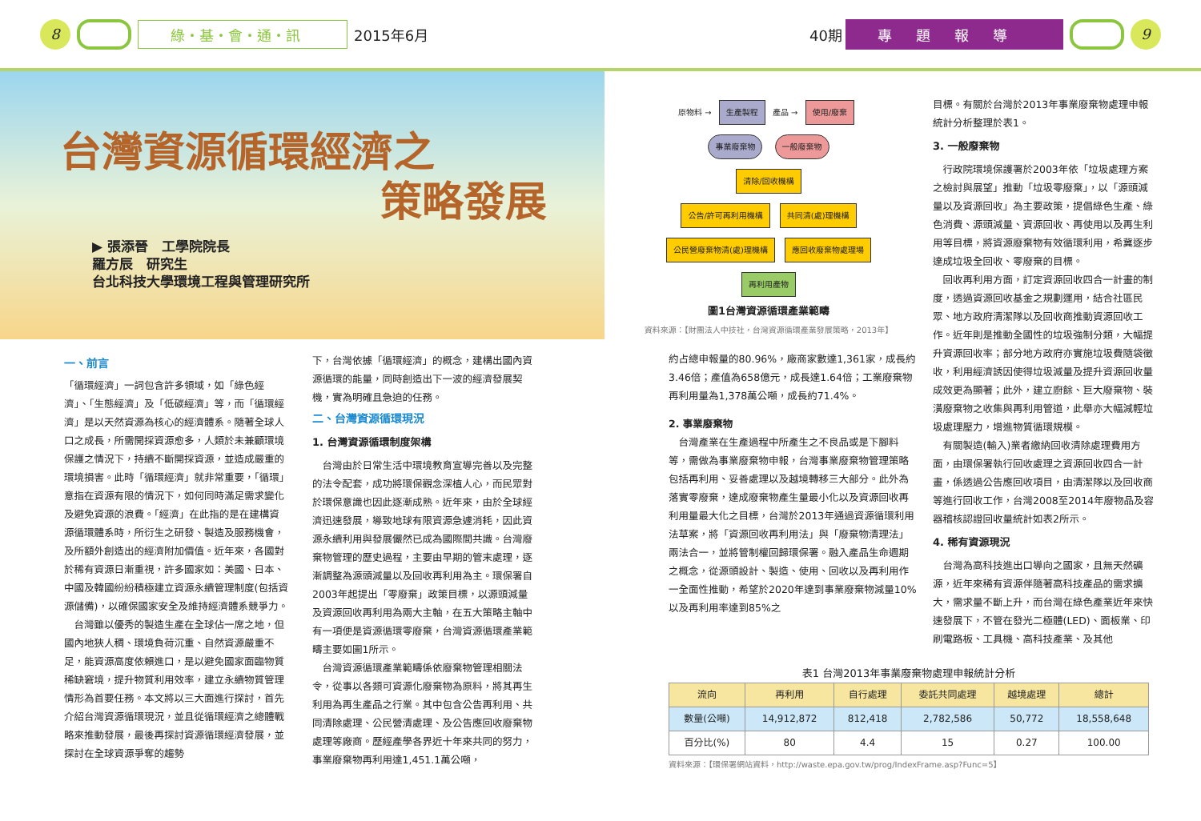8 綠・基・會・通・訊 2015年6月 40期 專題報導 9
台灣資源循環經濟之
策略發展
▶ 張添晉　工學院院長
羅方辰　研究生
台北科技大學環境工程與管理研究所
一、前言
「循環經濟」一詞包含許多領域，如「綠色經濟」、「生態經濟」及「低碳經濟」等，而「循環經濟」是以天然資源為核心的經濟體系。隨著全球人口之成長，所需開採資源愈多，人類於未兼顧環境保護之情況下，持續不斷開採資源，並造成嚴重的環境損害。此時「循環經濟」就非常重要，「循環」意指在資源有限的情況下，如何同時滿足需求變化及避免資源的浪費。「經濟」在此指的是在建構資源循環體系時，所衍生之研發、製造及服務機會，及所額外創造出的經濟附加價值。近年來，各國對於稀有資源日漸重視，許多國家如：美國、日本、中國及韓國紛紛積極建立資源永續管理制度(包括資源儲備)，以確保國家安全及維持經濟體系競爭力。
　台灣雖以優秀的製造生產在全球佔一席之地，但國內地狹人稠、環境負荷沉重、自然資源嚴重不足，能資源高度依賴進口，是以避免國家面臨物質稀缺窘境，提升物質利用效率，建立永續物質管理情形為首要任務。本文將以三大面進行探討，首先介紹台灣資源循環現況，並且從循環經濟之總體戰略來推動發展，最後再探討資源循環經濟發展，並探討在全球資源爭奪的趨勢
下，台灣依據「循環經濟」的概念，建構出國內資源循環的能量，同時創造出下一波的經濟發展契機，實為明確且急迫的任務。
二、台灣資源循環現況
1. 台灣資源循環制度架構
　台灣由於日常生活中環境教育宣導完善以及完整的法令配套，成功將環保觀念深植人心，而民眾對於環保意識也因此逐漸成熟。近年來，由於全球經濟迅速發展，導致地球有限資源急遽消耗，因此資源永續利用與發展儼然已成為國際間共識。台灣廢棄物管理的歷史過程，主要由早期的管末處理，逐漸調整為源頭減量以及回收再利用為主。環保署自2003年起提出「零廢棄」政策目標，以源頭減量及資源回收再利用為兩大主軸，在五大策略主軸中有一項便是資源循環零廢棄，台灣資源循環產業範疇主要如圖1所示。
　台灣資源循環產業範疇係依廢棄物管理相關法令，從事以各類可資源化廢棄物為原料，將其再生利用為再生產品之行業。其中包含公告再利用、共同清除處理、公民營清處理、及公告應回收廢棄物處理等廠商。歷經產學各界近十年來共同的努力，事業廢棄物再利用達1,451.1萬公噸，
原物料 → 生產製程 產品 → 使用/廢棄
事業廢棄物 一般廢棄物
清除/回收機構
公告/許可再利用機構 共同清(處)理機構 公民營廢棄物清(處)理機構 應回收廢棄物處理場
再利用產物
圖1台灣資源循環產業範疇
資料來源：【財團法人中技社，台灣資源循環產業發展策略，2013年】
約占總申報量的80.96%，廠商家數達1,361家，成長約3.46倍；產值為658億元，成長達1.64倍；工業廢棄物再利用量為1,378萬公噸，成長約71.4%。
2. 事業廢棄物
　台灣產業在生產過程中所產生之不良品或是下腳料等，需做為事業廢棄物申報，台灣事業廢棄物管理策略包括再利用、妥善處理以及越境轉移三大部分。此外為落實零廢棄，達成廢棄物產生量最小化以及資源回收再利用量最大化之目標，台灣於2013年通過資源循環利用法草案，將「資源回收再利用法」與「廢棄物清理法」兩法合一，並將管制權回歸環保署。融入產品生命週期之概念，從源頭設計、製造、使用、回收以及再利用作一全面性推動，希望於2020年達到事業廢棄物減量10%以及再利用率達到85%之
目標。有關於台灣於2013年事業廢棄物處理申報統計分析整理於表1。
3. 一般廢棄物
　行政院環境保護署於2003年依「垃圾處理方案之檢討與展望」推動「垃圾零廢棄」，以「源頭減量以及資源回收」為主要政策，提倡綠色生產、綠色消費、源頭減量、資源回收、再使用以及再生利用等目標，將資源廢棄物有效循環利用，希冀逐步達成垃圾全回收、零廢棄的目標。
　回收再利用方面，訂定資源回收四合一計畫的制度，透過資源回收基金之規劃運用，結合社區民眾、地方政府清潔隊以及回收商推動資源回收工作。近年則是推動全國性的垃圾強制分類，大幅提升資源回收率；部分地方政府亦實施垃圾費隨袋徵收，利用經濟誘因使得垃圾減量及提升資源回收量成效更為顯著；此外，建立廚餘、巨大廢棄物、裝潢廢棄物之收集與再利用管道，此舉亦大幅減輕垃圾處理壓力，增進物質循環規模。
　有關製造(輸入)業者繳納回收清除處理費用方面，由環保署執行回收處理之資源回收四合一計畫，係透過公告應回收項目，由清潔隊以及回收商等進行回收工作，台灣2008至2014年廢物品及容器稽核認證回收量統計如表2所示。
4. 稀有資源現況
　台灣為高科技進出口導向之國家，且無天然礦源，近年來稀有資源伴隨著高科技產品的需求擴大，需求量不斷上升，而台灣在綠色產業近年來快速發展下，不管在發光二極體(LED)、面板業、印刷電路板、工具機、高科技產業、及其他
表1 台灣2013年事業廢棄物處理申報統計分析
| 流向 | 再利用 | 自行處理 | 委託共同處理 | 越境處理 | 總計 |
| --- | --- | --- | --- | --- | --- |
| 數量(公噸) | 14,912,872 | 812,418 | 2,782,586 | 50,772 | 18,558,648 |
| 百分比(%) | 80 | 4.4 | 15 | 0.27 | 100.00 |
資料來源：【環保署網站資料，http://waste.epa.gov.tw/prog/IndexFrame.asp?Func=5】